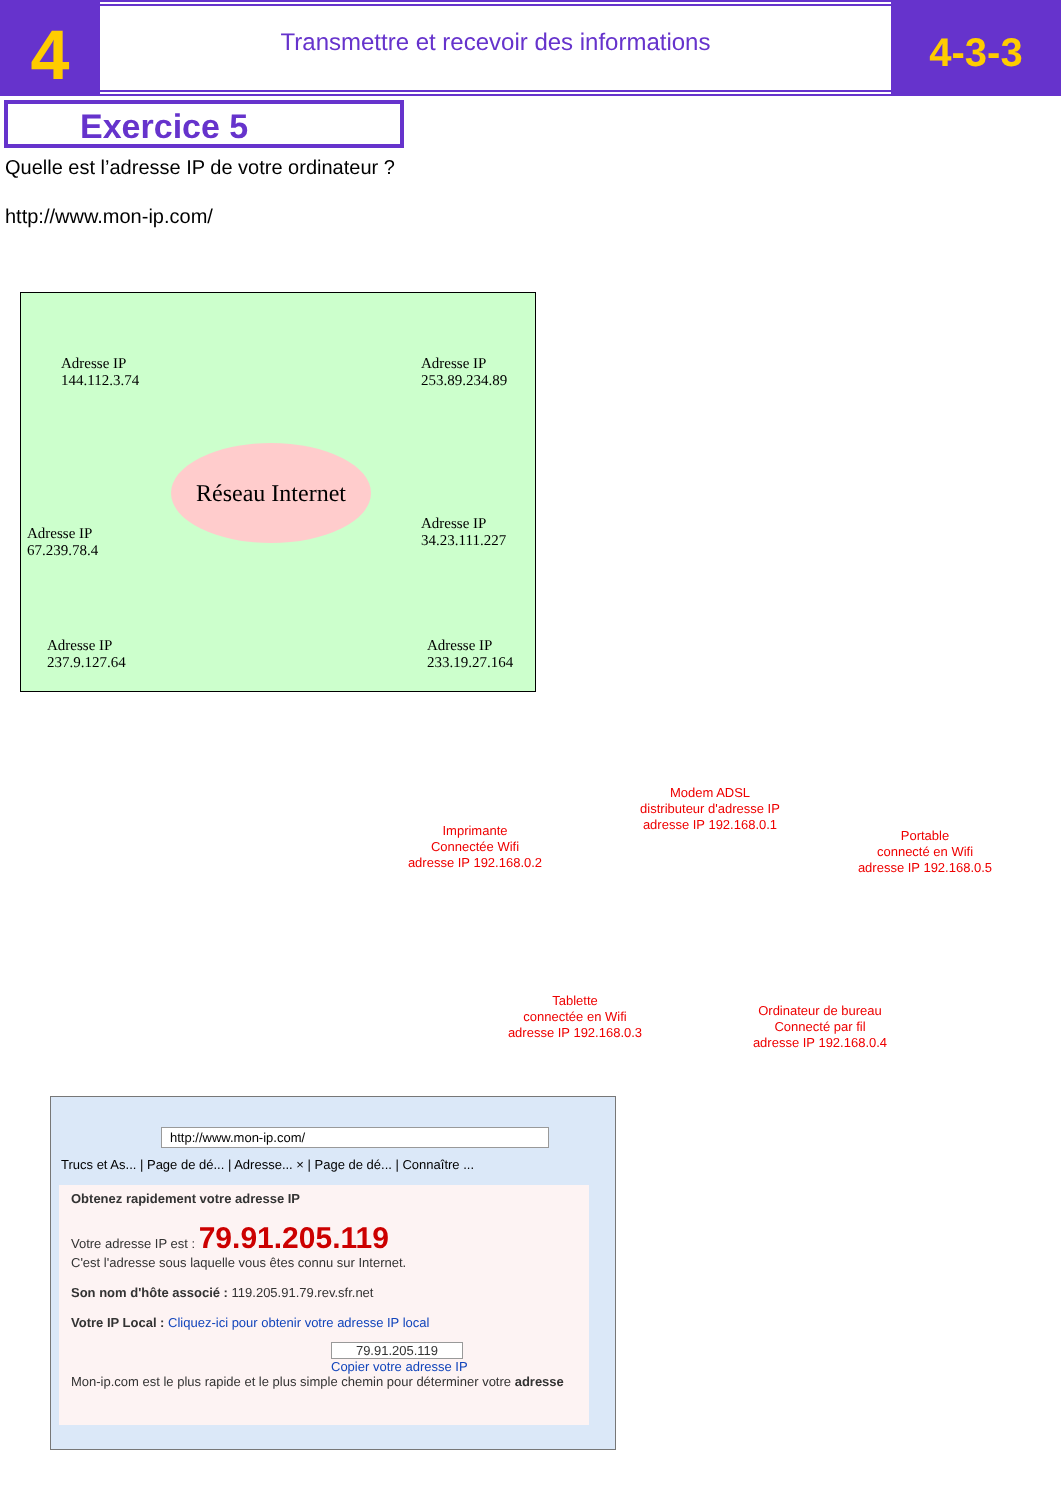4
Transmettre et recevoir des informations
4-3-3
Exercice 5
Quelle est l’adresse IP de votre ordinateur ?
http://www.mon-ip.com/
Adresse IP
144.112.3.74
Adresse IP
253.89.234.89
Réseau Internet
Adresse IP
67.239.78.4
Adresse IP
34.23.111.227
Adresse IP
237.9.127.64
Adresse IP
233.19.27.164
Modem ADSL
distributeur d'adresse IP
adresse IP 192.168.0.1
Imprimante
Connectée Wifi
adresse IP 192.168.0.2
Portable
connecté en Wifi
adresse IP 192.168.0.5
Tablette
connectée en Wifi
adresse IP 192.168.0.3
Ordinateur de bureau
Connecté par fil
adresse IP 192.168.0.4
http://www.mon-ip.com/
Trucs et As... | Page de dé... | Adresse... × | Page de dé... | Connaître ...
Obtenez rapidement votre adresse IP
Votre adresse IP est : 79.91.205.119
C'est l'adresse sous laquelle vous êtes connu sur Internet.
Son nom d'hôte associé : 119.205.91.79.rev.sfr.net
Votre IP Local : Cliquez-ici pour obtenir votre adresse IP local
79.91.205.119
Copier votre adresse IP
Mon-ip.com est le plus rapide et le plus simple chemin pour déterminer votre adresse